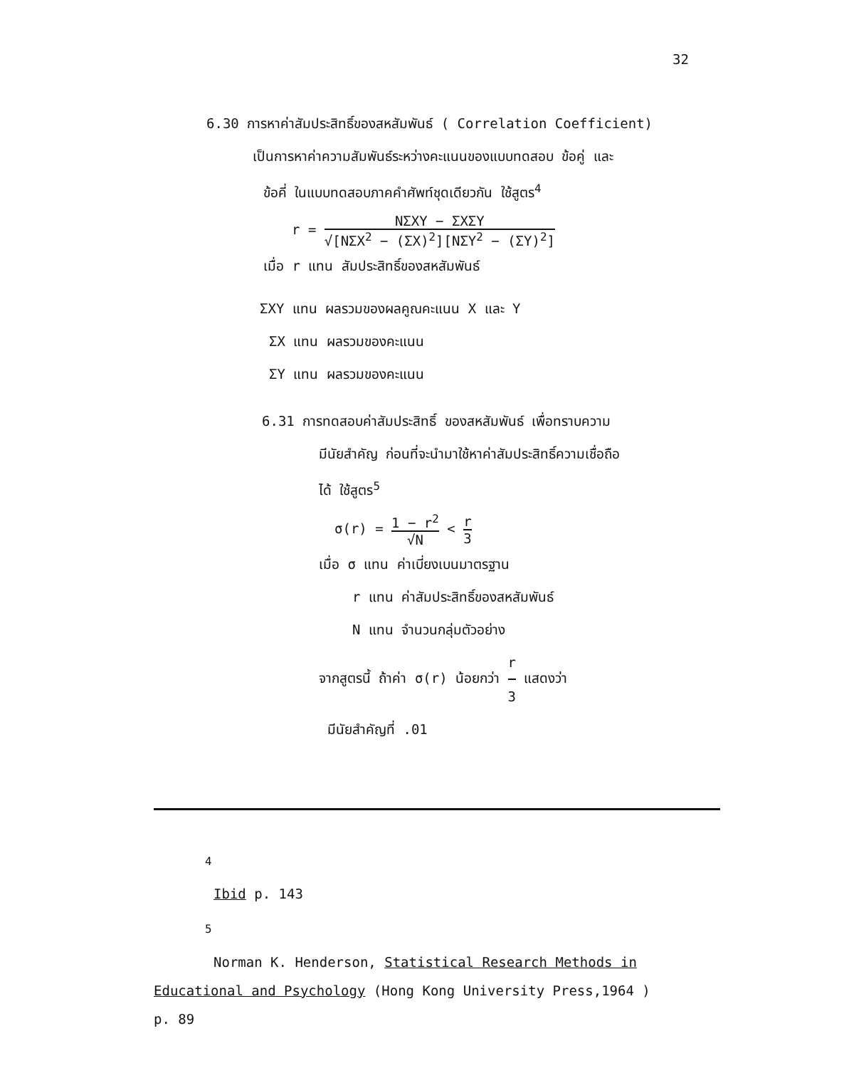32
6.30 การหาค่าสัมประสิทธิ์ของสหสัมพันธ์ ( Correlation Coefficient)
เป็นการหาค่าความสัมพันธ์ระหว่างคะแนนของแบบทดสอบ ข้อคู่ และ
ข้อคี่ ในแบบทดสอบภาคคำศัพท์ชุดเดียวกัน ใช้สูตร<sup>4</sup>
r = NΣXY − ΣXΣY √[NΣX<sup>2</sup> − (ΣX)<sup>2</sup>][NΣY<sup>2</sup> − (ΣY)<sup>2</sup>]
เมื่อ r แทน สัมประสิทธิ์ของสหสัมพันธ์
ΣXY แทน ผลรวมของผลคูณคะแนน X และ Y
ΣX แทน ผลรวมของคะแนน
ΣY แทน ผลรวมของคะแนน
6.31 การทดสอบค่าสัมประสิทธิ์ ของสหสัมพันธ์ เพื่อทราบความ
มีนัยสำคัญ ก่อนที่จะนำมาใช้หาค่าสัมประสิทธิ์ความเชื่อถือ
ได้ ใช้สูตร<sup>5</sup>
σ(r) = 1 − r<sup>2</sup> √N < r 3
เมื่อ σ แทน ค่าเบี่ยงเบนมาตรฐาน
r แทน ค่าสัมประสิทธิ์ของสหสัมพันธ์
N แทน จำนวนกลุ่มตัวอย่าง
จากสูตรนี้ ถ้าค่า σ(r) น้อยกว่า r 3 แสดงว่า
มีนัยสำคัญที่ .01
<sup>4</sup>
Ibid p. 143
<sup>5</sup>
Norman K. Henderson, Statistical Research Methods in
Educational and Psychology (Hong Kong University Press,1964 )
p. 89